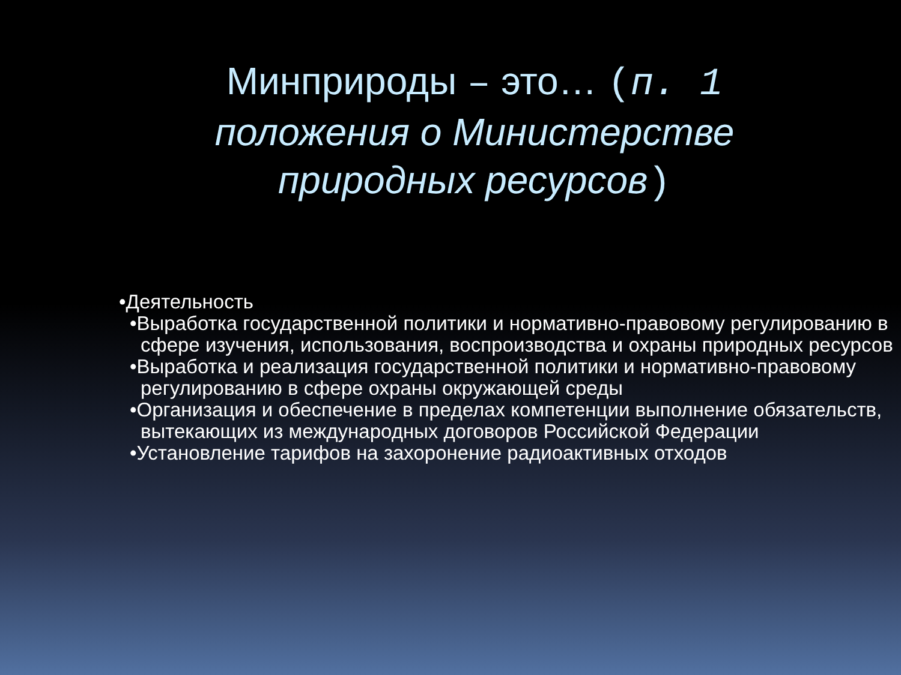Минприроды – это… (п. 1 положения о Министерстве природных ресурсов)
•Деятельность
•Выработка государственной политики и нормативно-правовому регулированию в сфере изучения, использования, воспроизводства и охраны природных ресурсов
•Выработка и реализация государственной политики и нормативно-правовому регулированию в сфере охраны окружающей среды
•Организация и обеспечение в пределах компетенции выполнение обязательств, вытекающих из международных договоров Российской Федерации
•Установление тарифов на захоронение радиоактивных отходов